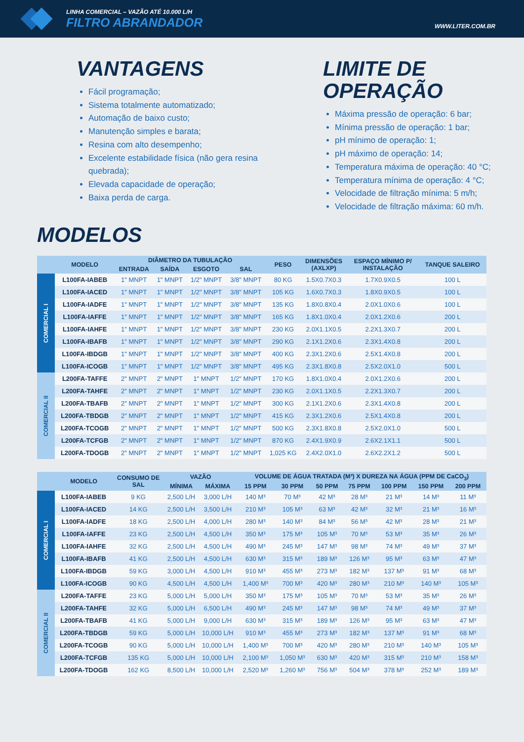LINHA COMERCIAL – VAZÃO ATÉ 10.000 L/H
FILTRO ABRANDADOR
WWW.LITER.COM.BR
VANTAGENS
Fácil programação;
Sistema totalmente automatizado;
Automação de baixo custo;
Manutenção simples e barata;
Resina com alto desempenho;
Excelente estabilidade física (não gera resina quebrada);
Elevada capacidade de operação;
Baixa perda de carga.
LIMITE DE
OPERAÇÃO
Máxima pressão de operação: 6 bar;
Mínima pressão de operação: 1 bar;
pH mínimo de operação: 1;
pH máximo de operação: 14;
Temperatura máxima de operação: 40 °C;
Temperatura mínima de operação: 4 °C;
Velocidade de filtração mínima: 5 m/h;
Velocidade de filtração máxima: 60 m/h.
MODELOS
| | MODELO | DIÂMETRO DA TUBULAÇÃO | | | | PESO | DIMENSÕES (AXLXP) | ESPAÇO MÍNIMO P/ INSTALAÇÃO | TANQUE SALEIRO |
| --- | --- | --- | --- | --- | --- | --- | --- | --- | --- |
| | | ENTRADA | SAÍDA | ESGOTO | SAL | | | | |
| COMERCIAL I | L100FA-IABEB | 1" MNPT | 1" MNPT | 1/2" MNPT | 3/8" MNPT | 80 KG | 1.5X0.7X0.3 | 1.7X0.9X0.5 | 100 L |
| | L100FA-IACED | 1" MNPT | 1" MNPT | 1/2" MNPT | 3/8" MNPT | 105 KG | 1.6X0.7X0.3 | 1.8X0.9X0.5 | 100 L |
| | L100FA-IADFE | 1" MNPT | 1" MNPT | 1/2" MNPT | 3/8" MNPT | 135 KG | 1.8X0.8X0.4 | 2.0X1.0X0.6 | 100 L |
| | L100FA-IAFFE | 1" MNPT | 1" MNPT | 1/2" MNPT | 3/8" MNPT | 165 KG | 1.8X1.0X0.4 | 2.0X1.2X0.6 | 200 L |
| | L100FA-IAHFE | 1" MNPT | 1" MNPT | 1/2" MNPT | 3/8" MNPT | 230 KG | 2.0X1.1X0.5 | 2.2X1.3X0.7 | 200 L |
| | L100FA-IBAFB | 1" MNPT | 1" MNPT | 1/2" MNPT | 3/8" MNPT | 290 KG | 2.1X1.2X0.6 | 2.3X1.4X0.8 | 200 L |
| | L100FA-IBDGB | 1" MNPT | 1" MNPT | 1/2" MNPT | 3/8" MNPT | 400 KG | 2.3X1.2X0.6 | 2.5X1.4X0.8 | 200 L |
| | L100FA-ICOGB | 1" MNPT | 1" MNPT | 1/2" MNPT | 3/8" MNPT | 495 KG | 2.3X1.8X0.8 | 2.5X2.0X1.0 | 500 L |
| COMERCIAL II | L200FA-TAFFE | 2" MNPT | 2" MNPT | 1" MNPT | 1/2" MNPT | 170 KG | 1.8X1.0X0.4 | 2.0X1.2X0.6 | 200 L |
| | L200FA-TAHFE | 2" MNPT | 2" MNPT | 1" MNPT | 1/2" MNPT | 230 KG | 2.0X1.1X0.5 | 2.2X1.3X0.7 | 200 L |
| | L200FA-TBAFB | 2" MNPT | 2" MNPT | 1" MNPT | 1/2" MNPT | 300 KG | 2.1X1.2X0.6 | 2.3X1.4X0.8 | 200 L |
| | L200FA-TBDGB | 2" MNPT | 2" MNPT | 1" MNPT | 1/2" MNPT | 415 KG | 2.3X1.2X0.6 | 2.5X1.4X0.8 | 200 L |
| | L200FA-TCOGB | 2" MNPT | 2" MNPT | 1" MNPT | 1/2" MNPT | 500 KG | 2.3X1.8X0.8 | 2.5X2.0X1.0 | 500 L |
| | L200FA-TCFGB | 2" MNPT | 2" MNPT | 1" MNPT | 1/2" MNPT | 870 KG | 2.4X1.9X0.9 | 2.6X2.1X1.1 | 500 L |
| | L200FA-TDOGB | 2" MNPT | 2" MNPT | 1" MNPT | 1/2" MNPT | 1,025 KG | 2.4X2.0X1.0 | 2.6X2.2X1.2 | 500 L |
| | MODELO | CONSUMO DE SAL | VAZÃO | | VOLUME DE ÁGUA TRATADA (M³) X DUREZA NA ÁGUA (PPM DE CaCO<sub>3</sub>) | | | | | | |
| --- | --- | --- | --- | --- | --- | --- | --- | --- | --- | --- | --- |
| | | | MÍNIMA | MÁXIMA | 15 PPM | 30 PPM | 50 PPM | 75 PPM | 100 PPM | 150 PPM | 200 PPM |
| COMERCIAL I | L100FA-IABEB | 9 KG | 2,500 L/H | 3,000 L/H | 140 M³ | 70 M³ | 42 M³ | 28 M³ | 21 M³ | 14 M³ | 11 M³ |
| | L100FA-IACED | 14 KG | 2,500 L/H | 3,500 L/H | 210 M³ | 105 M³ | 63 M³ | 42 M³ | 32 M³ | 21 M³ | 16 M³ |
| | L100FA-IADFE | 18 KG | 2,500 L/H | 4,000 L/H | 280 M³ | 140 M³ | 84 M³ | 56 M³ | 42 M³ | 28 M³ | 21 M³ |
| | L100FA-IAFFE | 23 KG | 2,500 L/H | 4,500 L/H | 350 M³ | 175 M³ | 105 M³ | 70 M³ | 53 M³ | 35 M³ | 26 M³ |
| | L100FA-IAHFE | 32 KG | 2,500 L/H | 4,500 L/H | 490 M³ | 245 M³ | 147 M³ | 98 M³ | 74 M³ | 49 M³ | 37 M³ |
| | L100FA-IBAFB | 41 KG | 2,500 L/H | 4,500 L/H | 630 M³ | 315 M³ | 189 M³ | 126 M³ | 95 M³ | 63 M³ | 47 M³ |
| | L100FA-IBDGB | 59 KG | 3,000 L/H | 4,500 L/H | 910 M³ | 455 M³ | 273 M³ | 182 M³ | 137 M³ | 91 M³ | 68 M³ |
| | L100FA-ICOGB | 90 KG | 4,500 L/H | 4,500 L/H | 1,400 M³ | 700 M³ | 420 M³ | 280 M³ | 210 M³ | 140 M³ | 105 M³ |
| COMERCIAL II | L200FA-TAFFE | 23 KG | 5,000 L/H | 5,000 L/H | 350 M³ | 175 M³ | 105 M³ | 70 M³ | 53 M³ | 35 M³ | 26 M³ |
| | L200FA-TAHFE | 32 KG | 5,000 L/H | 6,500 L/H | 490 M³ | 245 M³ | 147 M³ | 98 M³ | 74 M³ | 49 M³ | 37 M³ |
| | L200FA-TBAFB | 41 KG | 5,000 L/H | 9,000 L/H | 630 M³ | 315 M³ | 189 M³ | 126 M³ | 95 M³ | 63 M³ | 47 M³ |
| | L200FA-TBDGB | 59 KG | 5,000 L/H | 10,000 L/H | 910 M³ | 455 M³ | 273 M³ | 182 M³ | 137 M³ | 91 M³ | 68 M³ |
| | L200FA-TCOGB | 90 KG | 5,000 L/H | 10,000 L/H | 1,400 M³ | 700 M³ | 420 M³ | 280 M³ | 210 M³ | 140 M³ | 105 M³ |
| | L200FA-TCFGB | 135 KG | 5,000 L/H | 10,000 L/H | 2,100 M³ | 1,050 M³ | 630 M³ | 420 M³ | 315 M³ | 210 M³ | 158 M³ |
| | L200FA-TDOGB | 162 KG | 8,500 L/H | 10,000 L/H | 2,520 M³ | 1,260 M³ | 756 M³ | 504 M³ | 378 M³ | 252 M³ | 189 M³ |